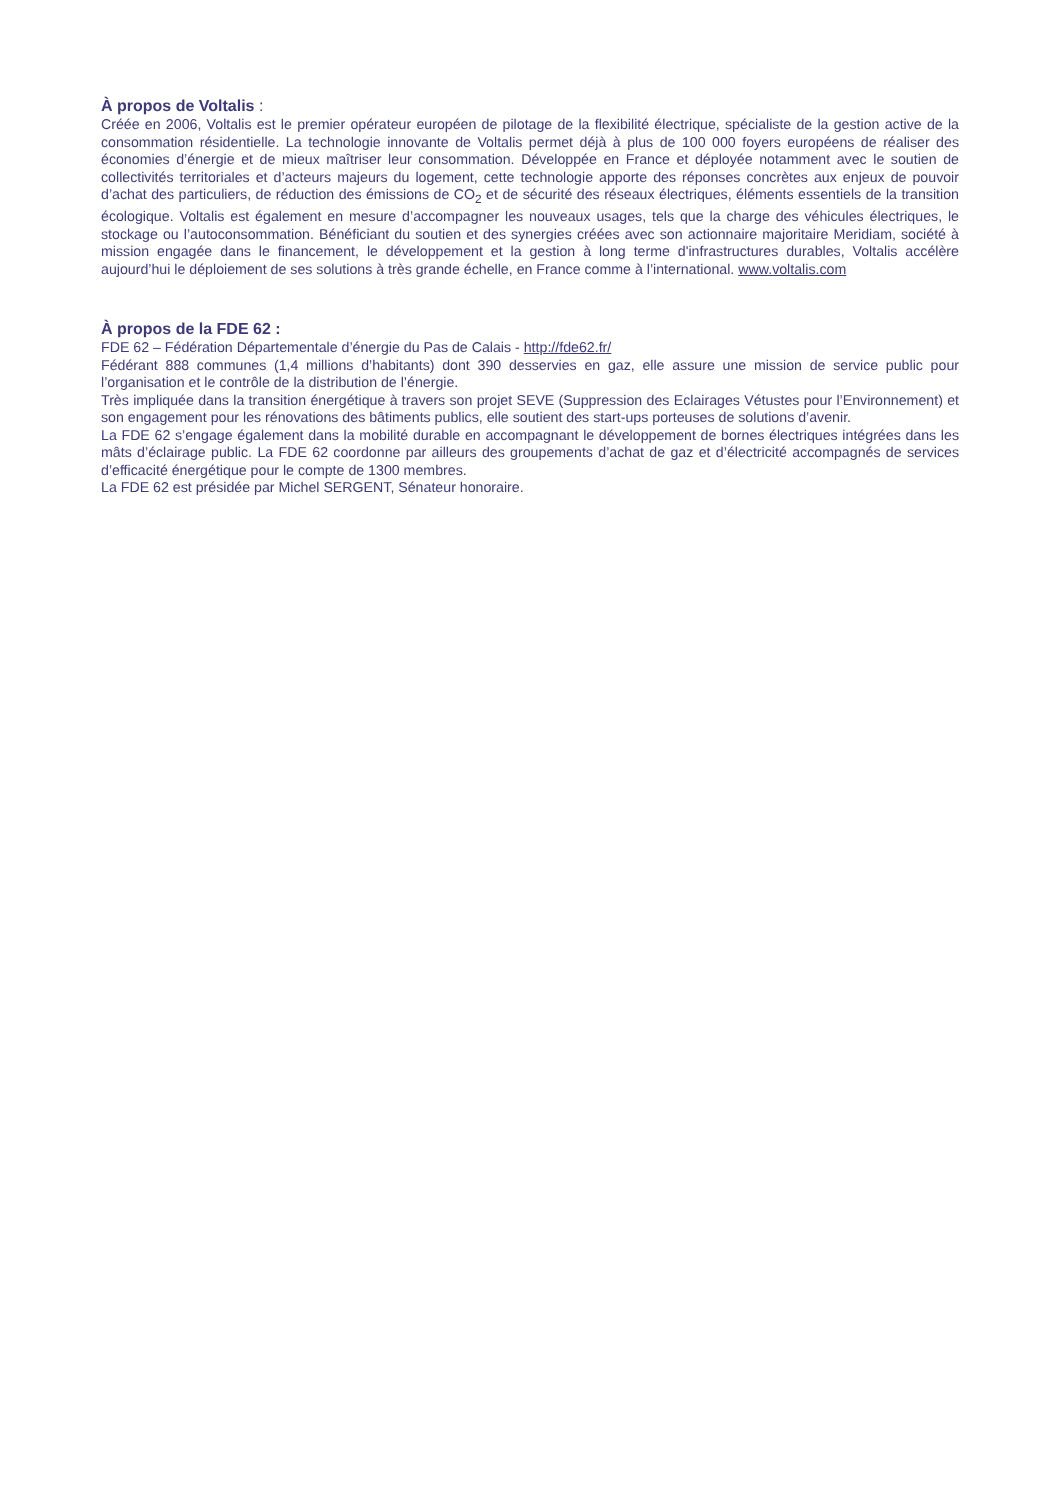À propos de Voltalis :
Créée en 2006, Voltalis est le premier opérateur européen de pilotage de la flexibilité électrique, spécialiste de la gestion active de la consommation résidentielle. La technologie innovante de Voltalis permet déjà à plus de 100 000 foyers européens de réaliser des économies d’énergie et de mieux maîtriser leur consommation. Développée en France et déployée notamment avec le soutien de collectivités territoriales et d’acteurs majeurs du logement, cette technologie apporte des réponses concrètes aux enjeux de pouvoir d’achat des particuliers, de réduction des émissions de CO<sub>2</sub> et de sécurité des réseaux électriques, éléments essentiels de la transition écologique. Voltalis est également en mesure d’accompagner les nouveaux usages, tels que la charge des véhicules électriques, le stockage ou l’autoconsommation. Bénéficiant du soutien et des synergies créées avec son actionnaire majoritaire Meridiam, société à mission engagée dans le financement, le développement et la gestion à long terme d'infrastructures durables, Voltalis accélère aujourd’hui le déploiement de ses solutions à très grande échelle, en France comme à l’international. www.voltalis.com
À propos de la FDE 62 :
FDE 62 – Fédération Départementale d’énergie du Pas de Calais - http://fde62.fr/
Fédérant 888 communes (1,4 millions d’habitants) dont 390 desservies en gaz, elle assure une mission de service public pour l’organisation et le contrôle de la distribution de l’énergie.
Très impliquée dans la transition énergétique à travers son projet SEVE (Suppression des Eclairages Vétustes pour l’Environnement) et son engagement pour les rénovations des bâtiments publics, elle soutient des start-ups porteuses de solutions d’avenir.
La FDE 62 s’engage également dans la mobilité durable en accompagnant le développement de bornes électriques intégrées dans les mâts d’éclairage public. La FDE 62 coordonne par ailleurs des groupements d’achat de gaz et d’électricité accompagnés de services d’efficacité énergétique pour le compte de 1300 membres.
La FDE 62 est présidée par Michel SERGENT, Sénateur honoraire.